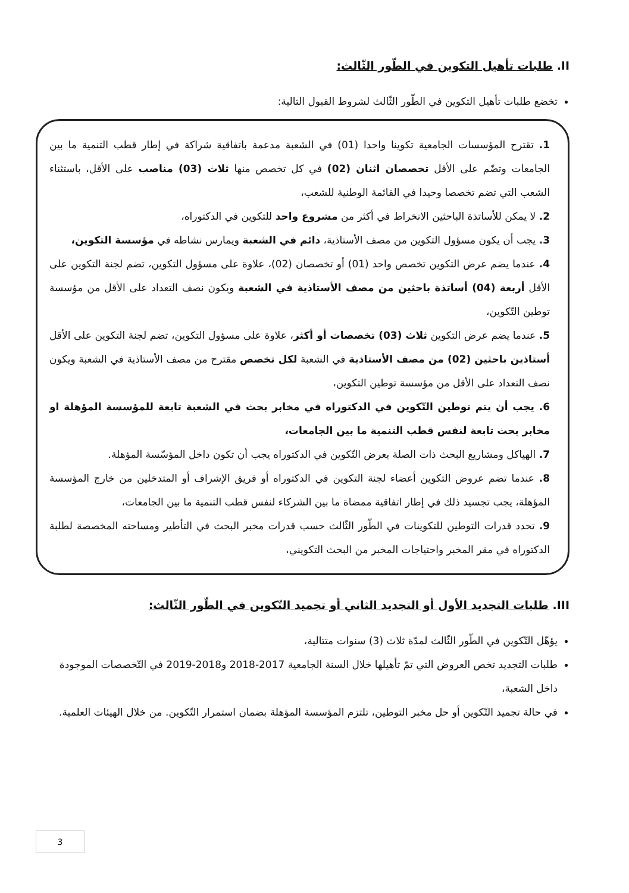II. طلبات تأهيل التكوين في الطّور الثّالث:
تخضع طلبات تأهيل التكوين في الطّور الثّالث لشروط القبول التالية:
1. تقترح المؤسسات الجامعية تكوينا واحدا (01) في الشعبة مدعمة باتفاقية شراكة في إطار قطب التنمية ما بين الجامعات وتضّم على الأقل تخصصان اثنان (02) في كل تخصص منها ثلاث (03) مناصب على الأقل، باستثناء الشعب التي تضم تخصصا وحيدا في القائمة الوطنية للشعب،
2. لا يمكن للأساتذة الباحثين الانخراط في أكثر من مشروع واحد للتكوين في الدكتوراه،
3. يجب أن يكون مسؤول التكوين من مصف الأستاذية، دائم في الشعبة ويمارس نشاطه في مؤسسة التكوين،
4. عندما يضم عرض التكوين تخصص واحد (01) أو تخصصان (02)، علاوة على مسؤول التكوين، تضم لجنة التكوين على الأقل أربعة (04) أساتذة باحثين من مصف الأستاذية في الشعبة ويكون نصف التعداد على الأقل من مؤسسة توطين التّكوين،
5. عندما يضم عرض التكوين ثلاث (03) تخصصات أو أكثر، علاوة على مسؤول التكوين، تضم لجنة التكوين على الأقل أستاذين باحثين (02) من مصف الأستاذية في الشعبة لكل تخصص مقترح من مصف الأستاذية في الشعبة ويكون نصف التعداد على الأقل من مؤسسة توطين التكوين،
6. يجب أن يتم توطين التّكوين في الدكتوراه في مخابر بحث في الشعبة تابعة للمؤسسة المؤهلة او مخابر بحث تابعة لنفس قطب التنمية ما بين الجامعات،
7. الهياكل ومشاريع البحث ذات الصلة بعرض التّكوين في الدكتوراه يجب أن تكون داخل المؤسّسة المؤهلة.
8. عندما تضم عروض التكوين أعضاء لجنة التكوين في الدكتوراه أو فريق الإشراف أو المتدخلين من خارج المؤسسة المؤهلة، يجب تجسيد ذلك في إطار اتفاقية ممضاة ما بين الشركاء لنفس قطب التنمية ما بين الجامعات،
9. تحدد قدرات التوطين للتكوينات في الطّور الثّالث حسب قدرات مخبر البحث في التأطير ومساحته المخصصة لطلبة الدكتوراه في مقر المخبر واحتياجات المخبر من البحث التكويني،
III. طلبات التجديد الأول أو التجديد الثاني أو تجميد التّكوين في الطّور الثّالث:
يؤهّل التّكوين في الطّور الثّالث لمدّة ثلاث (3) سنوات متتالية،
طلبات التجديد تخص العروض التي تمّ تأهيلها خلال السنة الجامعية 2017-2018 و2018-2019 في التّخصصات الموجودة داخل الشعبة،
في حالة تجميد التّكوين أو حل مخبر التوطين، تلتزم المؤسسة المؤهلة بضمان استمرار التّكوين. من خلال الهيئات العلمية.
3